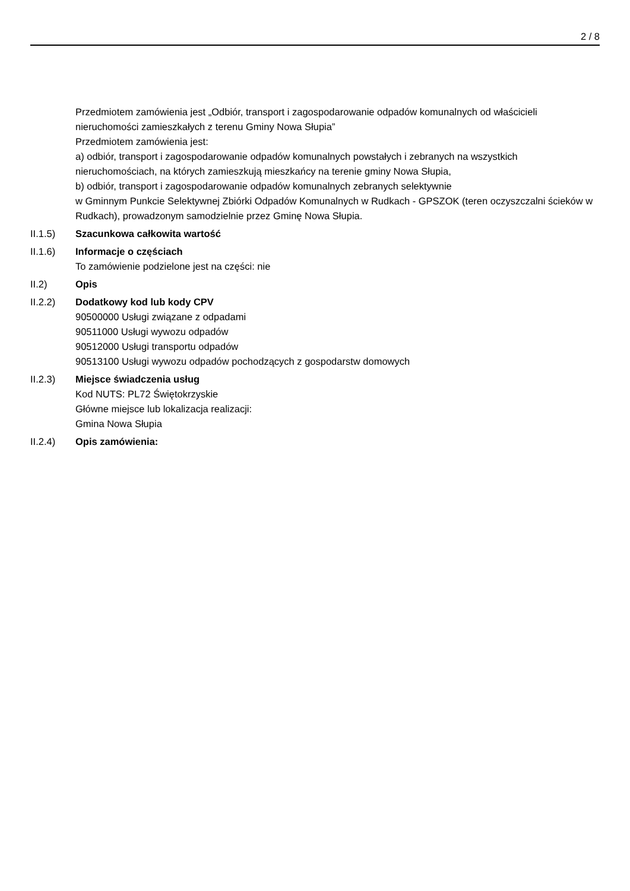2 / 8
Przedmiotem zamówienia jest „Odbiór, transport i zagospodarowanie odpadów komunalnych od właścicieli nieruchomości zamieszkałych z terenu Gminy Nowa Słupia”
Przedmiotem zamówienia jest:
a) odbiór, transport i zagospodarowanie odpadów komunalnych powstałych i zebranych na wszystkich nieruchomościach, na których zamieszkują mieszkańcy na terenie gminy Nowa Słupia,
b) odbiór, transport i zagospodarowanie odpadów komunalnych zebranych selektywnie
w Gminnym Punkcie Selektywnej Zbiórki Odpadów Komunalnych w Rudkach - GPSZOK (teren oczyszczalni ścieków w Rudkach), prowadzonym samodzielnie przez Gminę Nowa Słupia.
II.1.5) Szacunkowa całkowita wartość
II.1.6) Informacje o częściach
To zamówienie podzielone jest na części: nie
II.2) Opis
II.2.2) Dodatkowy kod lub kody CPV
90500000 Usługi związane z odpadami
90511000 Usługi wywozu odpadów
90512000 Usługi transportu odpadów
90513100 Usługi wywozu odpadów pochodzących z gospodarstw domowych
II.2.3) Miejsce świadczenia usług
Kod NUTS: PL72 Świętokrzyskie
Główne miejsce lub lokalizacja realizacji:
Gmina Nowa Słupia
II.2.4) Opis zamówienia: